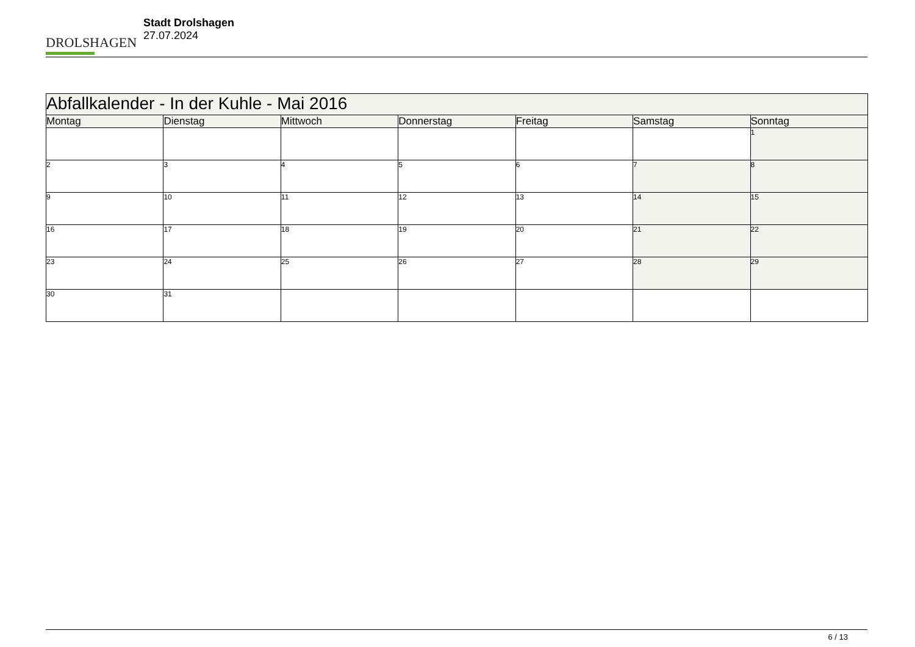DROLSHAGEN
Stadt Drolshagen
27.07.2024
| Abfallkalender - In der Kuhle - Mai 2016 | | | | | | |
| Montag | Dienstag | Mittwoch | Donnerstag | Freitag | Samstag | Sonntag |
| | | | | | | 1 |
| 2 | 3 | 4 | 5 | 6 | 7 | 8 |
| 9 | 10 | 11 | 12 | 13 | 14 | 15 |
| 16 | 17 | 18 | 19 | 20 | 21 | 22 |
| 23 | 24 | 25 | 26 | 27 | 28 | 29 |
| 30 | 31 | | | | | |
6 / 13